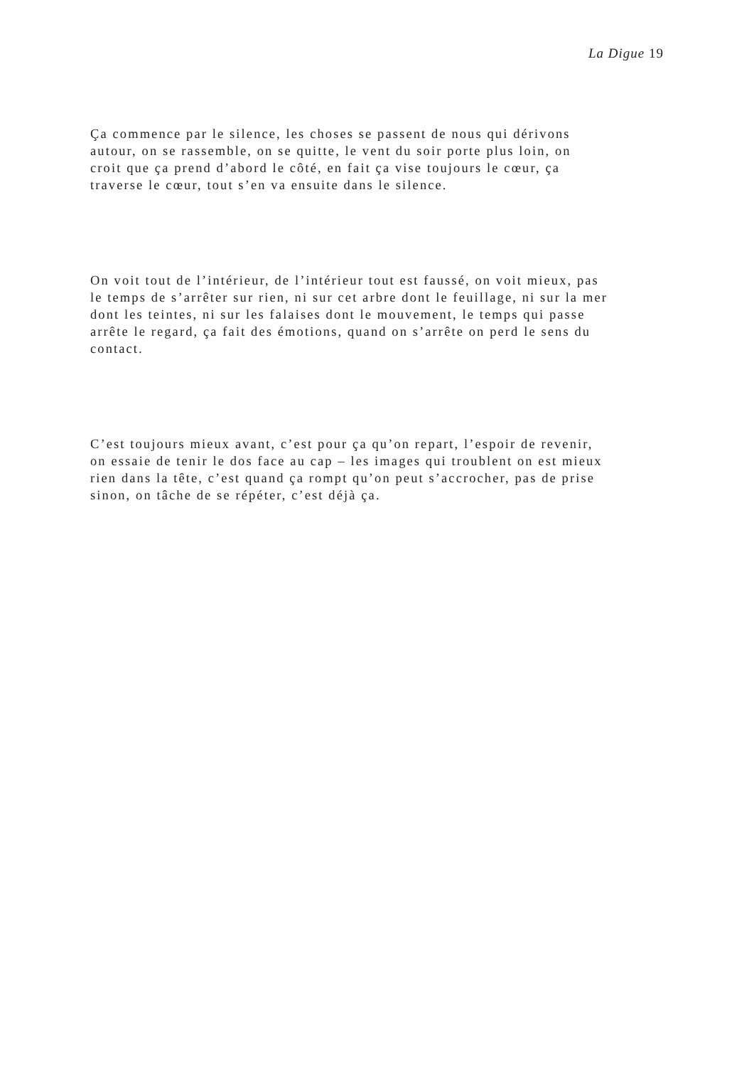La Digue 19
Ça commence par le silence, les choses se passent de nous qui dérivons
autour, on se rassemble, on se quitte, le vent du soir porte plus loin, on
croit que ça prend d’abord le côté, en fait ça vise toujours le cœur, ça
traverse le cœur, tout s’en va ensuite dans le silence.
On voit tout de l’intérieur, de l’intérieur tout est faussé, on voit mieux, pas
le temps de s’arrêter sur rien, ni sur cet arbre dont le feuillage, ni sur la mer
dont les teintes, ni sur les falaises dont le mouvement, le temps qui passe
arrête le regard, ça fait des émotions, quand on s’arrête on perd le sens du
contact.
C’est toujours mieux avant, c’est pour ça qu’on repart, l’espoir de revenir,
on essaie de tenir le dos face au cap – les images qui troublent on est mieux
rien dans la tête, c’est quand ça rompt qu’on peut s’accrocher, pas de prise
sinon, on tâche de se répéter, c’est déjà ça.